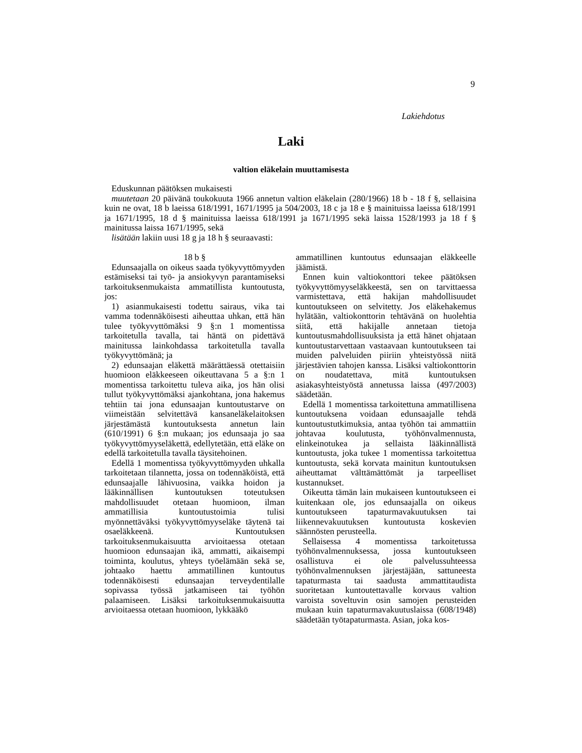9
Lakiehdotus
Laki
valtion eläkelain muuttamisesta
Eduskunnan päätöksen mukaisesti
muutetaan 20 päivänä toukokuuta 1966 annetun valtion eläkelain (280/1966) 18 b - 18 f §, sellaisina kuin ne ovat, 18 b laeissa 618/1991, 1671/1995 ja 504/2003, 18 c ja 18 e § mainituissa laeissa 618/1991 ja 1671/1995, 18 d § mainituissa laeissa 618/1991 ja 1671/1995 sekä laissa 1528/1993 ja 18 f § mainitussa laissa 1671/1995, sekä
lisätään lakiin uusi 18 g ja 18 h § seuraavasti:
18 b §
Edunsaajalla on oikeus saada työkyvyttömyyden estämiseksi tai työ- ja ansiokyvyn parantamiseksi tarkoituksenmukaista ammatillista kuntoutusta, jos:
1) asianmukaisesti todettu sairaus, vika tai vamma todennäköisesti aiheuttaa uhkan, että hän tulee työkyvyttömäksi 9 §:n 1 momentissa tarkoitetulla tavalla, tai häntä on pidettävä mainitussa lainkohdassa tarkoitetulla tavalla työkyvyttömänä; ja
2) edunsaajan eläkettä määrättäessä otettaisiin huomioon eläkkeeseen oikeuttavana 5 a §:n 1 momentissa tarkoitettu tuleva aika, jos hän olisi tullut työkyvyttömäksi ajankohtana, jona hakemus tehtiin tai jona edunsaajan kuntoutustarve on viimeistään selvitettävä kansaneläkelaitoksen järjestämästä kuntoutuksesta annetun lain (610/1991) 6 §:n mukaan; jos edunsaaja jo saa työkyvyttömyyseläkettä, edellytetään, että eläke on edellä tarkoitetulla tavalla täysitehoinen.
Edellä 1 momentissa työkyvyttömyyden uhkalla tarkoitetaan tilannetta, jossa on todennäköistä, että edunsaajalle lähivuosina, vaikka hoidon ja lääkinnällisen kuntoutuksen toteutuksen mahdollisuudet otetaan huomioon, ilman ammatillisia kuntoutustoimia tulisi myönnettäväksi työkyvyttömyyseläke täytenä tai osaeläkkeenä. Kuntoutuksen tarkoituksenmukaisuutta arvioitaessa otetaan huomioon edunsaajan ikä, ammatti, aikaisempi toiminta, koulutus, yhteys työelämään sekä se, johtaako haettu ammatillinen kuntoutus todennäköisesti edunsaajan terveydentilalle sopivassa työssä jatkamiseen tai työhön palaamiseen. Lisäksi tarkoituksenmukaisuutta arvioitaessa otetaan huomioon, lykkääkö
ammatillinen kuntoutus edunsaajan eläkkeelle jäämistä.
Ennen kuin valtiokonttori tekee päätöksen työkyvyttömyyseläkkeestä, sen on tarvittaessa varmistettava, että hakijan mahdollisuudet kuntoutukseen on selvitetty. Jos eläkehakemus hylätään, valtiokonttorin tehtävänä on huolehtia siitä, että hakijalle annetaan tietoja kuntoutusmahdollisuuksista ja että hänet ohjataan kuntoutustarvettaan vastaavaan kuntoutukseen tai muiden palveluiden piiriin yhteistyössä niitä järjestävien tahojen kanssa. Lisäksi valtiokonttorin on noudatettava, mitä kuntoutuksen asiakasyhteistyöstä annetussa laissa (497/2003) säädetään.
Edellä 1 momentissa tarkoitettuna ammatillisena kuntoutuksena voidaan edunsaajalle tehdä kuntoutustutkimuksia, antaa työhön tai ammattiin johtavaa koulutusta, työhönvalmennusta, elinkeinotukea ja sellaista lääkinnällistä kuntoutusta, joka tukee 1 momentissa tarkoitettua kuntoutusta, sekä korvata mainitun kuntoutuksen aiheuttamat välttämättömät ja tarpeelliset kustannukset.
Oikeutta tämän lain mukaiseen kuntoutukseen ei kuitenkaan ole, jos edunsaajalla on oikeus kuntoutukseen tapaturmavakuutuksen tai liikennevakuutuksen kuntoutusta koskevien säännösten perusteella.
Sellaisessa 4 momentissa tarkoitetussa työhönvalmennuksessa, jossa kuntoutukseen osallistuva ei ole palvelussuhteessa työhönvalmennuksen järjestäjään, sattuneesta tapaturmasta tai saadusta ammattitaudista suoritetaan kuntoutettavalle korvaus valtion varoista soveltuvin osin samojen perusteiden mukaan kuin tapaturmavakuutuslaissa (608/1948) säädetään työtapaturmasta. Asian, joka kos-